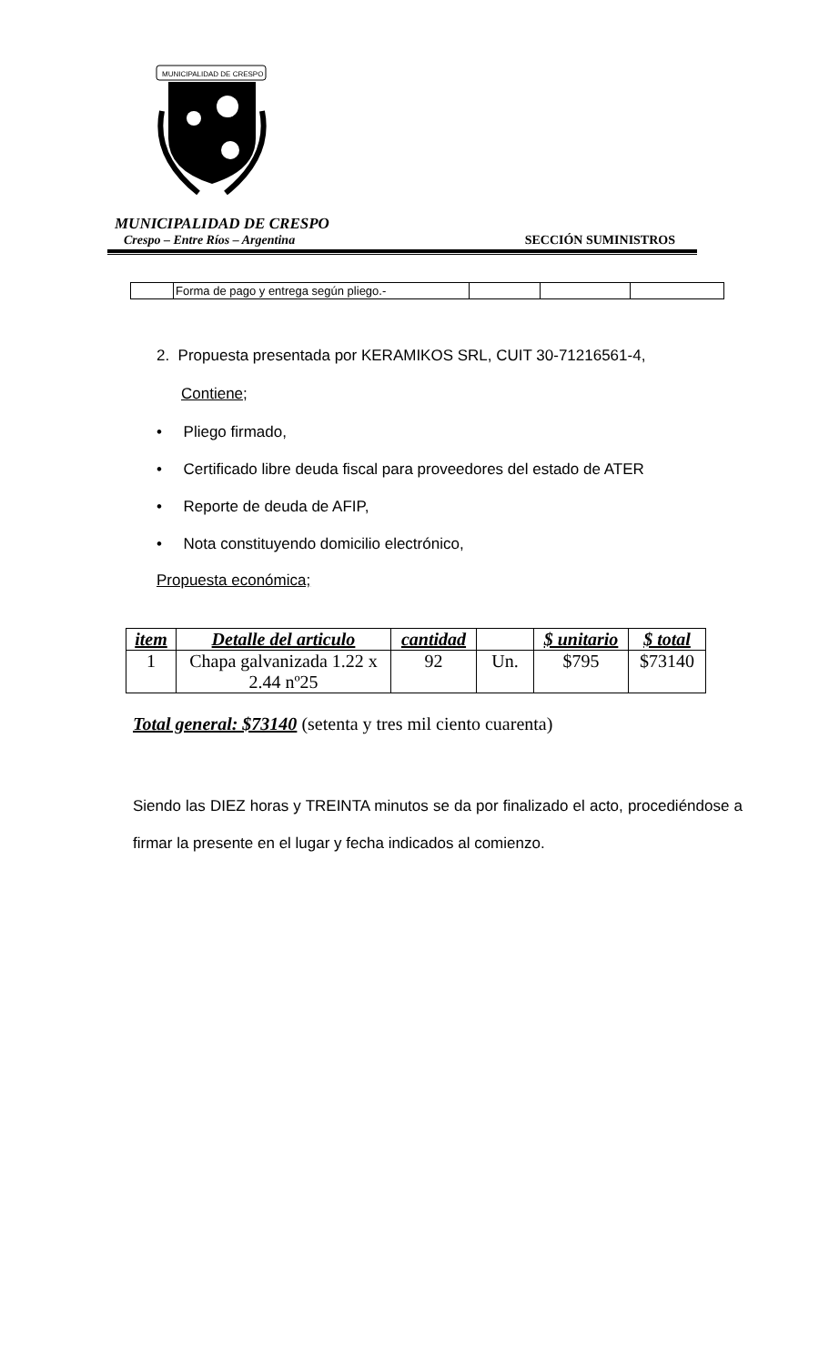MUNICIPALIDAD DE CRESPO
MUNICIPALIDAD DE CRESPO
Crespo – Entre Ríos – Argentina SECCIÓN SUMINISTROS
| | Forma de pago y entrega según pliego.- | | | |
2. Propuesta presentada por KERAMIKOS SRL, CUIT 30-71216561-4,
Contiene;
• Pliego firmado,
• Certificado libre deuda fiscal para proveedores del estado de ATER
• Reporte de deuda de AFIP,
• Nota constituyendo domicilio electrónico,
Propuesta económica;
| item | Detalle del articulo | cantidad | | $ unitario | $ total |
| --- | --- | --- | --- | --- | --- |
| 1 | Chapa galvanizada 1.22 x 2.44 nº25 | 92 | Un. | $795 | $73140 |
Total general: $73140 (setenta y tres mil ciento cuarenta)
Siendo las DIEZ horas y TREINTA minutos se da por finalizado el acto, procediéndose a firmar la presente en el lugar y fecha indicados al comienzo.